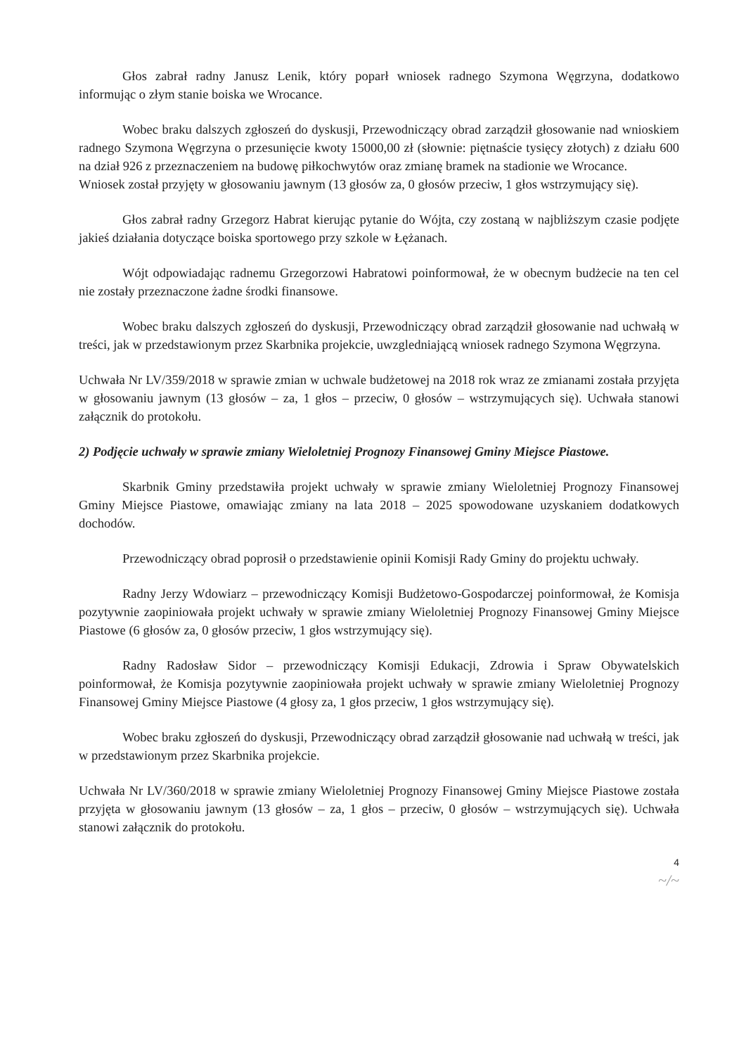Głos zabrał radny Janusz Lenik, który poparł wniosek radnego Szymona Węgrzyna, dodatkowo informując o złym stanie boiska we Wrocance.
Wobec braku dalszych zgłoszeń do dyskusji, Przewodniczący obrad zarządził głosowanie nad wnioskiem radnego Szymona Węgrzyna o przesunięcie kwoty 15000,00 zł (słownie: piętnaście tysięcy złotych) z działu 600 na dział 926 z przeznaczeniem na budowę piłkochwytów oraz zmianę bramek na stadionie we Wrocance.
Wniosek został przyjęty w głosowaniu jawnym (13 głosów za, 0 głosów przeciw, 1 głos wstrzymujący się).
Głos zabrał radny Grzegorz Habrat kierując pytanie do Wójta, czy zostaną w najbliższym czasie podjęte jakieś działania dotyczące boiska sportowego przy szkole w Łężanach.
Wójt odpowiadając radnemu Grzegorzowi Habratowi poinformował, że w obecnym budżecie na ten cel nie zostały przeznaczone żadne środki finansowe.
Wobec braku dalszych zgłoszeń do dyskusji, Przewodniczący obrad zarządził głosowanie nad uchwałą w treści, jak w przedstawionym przez Skarbnika projekcie, uwzgledniającą wniosek radnego Szymona Węgrzyna.
Uchwała Nr LV/359/2018 w sprawie zmian w uchwale budżetowej na 2018 rok wraz ze zmianami została przyjęta w głosowaniu jawnym (13 głosów – za, 1 głos – przeciw, 0 głosów – wstrzymujących się). Uchwała stanowi załącznik do protokołu.
2) Podjęcie uchwały w sprawie zmiany Wieloletniej Prognozy Finansowej Gminy Miejsce Piastowe.
Skarbnik Gminy przedstawiła projekt uchwały w sprawie zmiany Wieloletniej Prognozy Finansowej Gminy Miejsce Piastowe, omawiając zmiany na lata 2018 – 2025 spowodowane uzyskaniem dodatkowych dochodów.
Przewodniczący obrad poprosił o przedstawienie opinii Komisji Rady Gminy do projektu uchwały.
Radny Jerzy Wdowiarz – przewodniczący Komisji Budżetowo-Gospodarczej poinformował, że Komisja pozytywnie zaopiniowała projekt uchwały w sprawie zmiany Wieloletniej Prognozy Finansowej Gminy Miejsce Piastowe (6 głosów za, 0 głosów przeciw, 1 głos wstrzymujący się).
Radny Radosław Sidor – przewodniczący Komisji Edukacji, Zdrowia i Spraw Obywatelskich poinformował, że Komisja pozytywnie zaopiniowała projekt uchwały w sprawie zmiany Wieloletniej Prognozy Finansowej Gminy Miejsce Piastowe (4 głosy za, 1 głos przeciw, 1 głos wstrzymujący się).
Wobec braku zgłoszeń do dyskusji, Przewodniczący obrad zarządził głosowanie nad uchwałą w treści, jak w przedstawionym przez Skarbnika projekcie.
Uchwała Nr LV/360/2018 w sprawie zmiany Wieloletniej Prognozy Finansowej Gminy Miejsce Piastowe została przyjęta w głosowaniu jawnym (13 głosów – za, 1 głos – przeciw, 0 głosów – wstrzymujących się). Uchwała stanowi załącznik do protokołu.
4
~/~